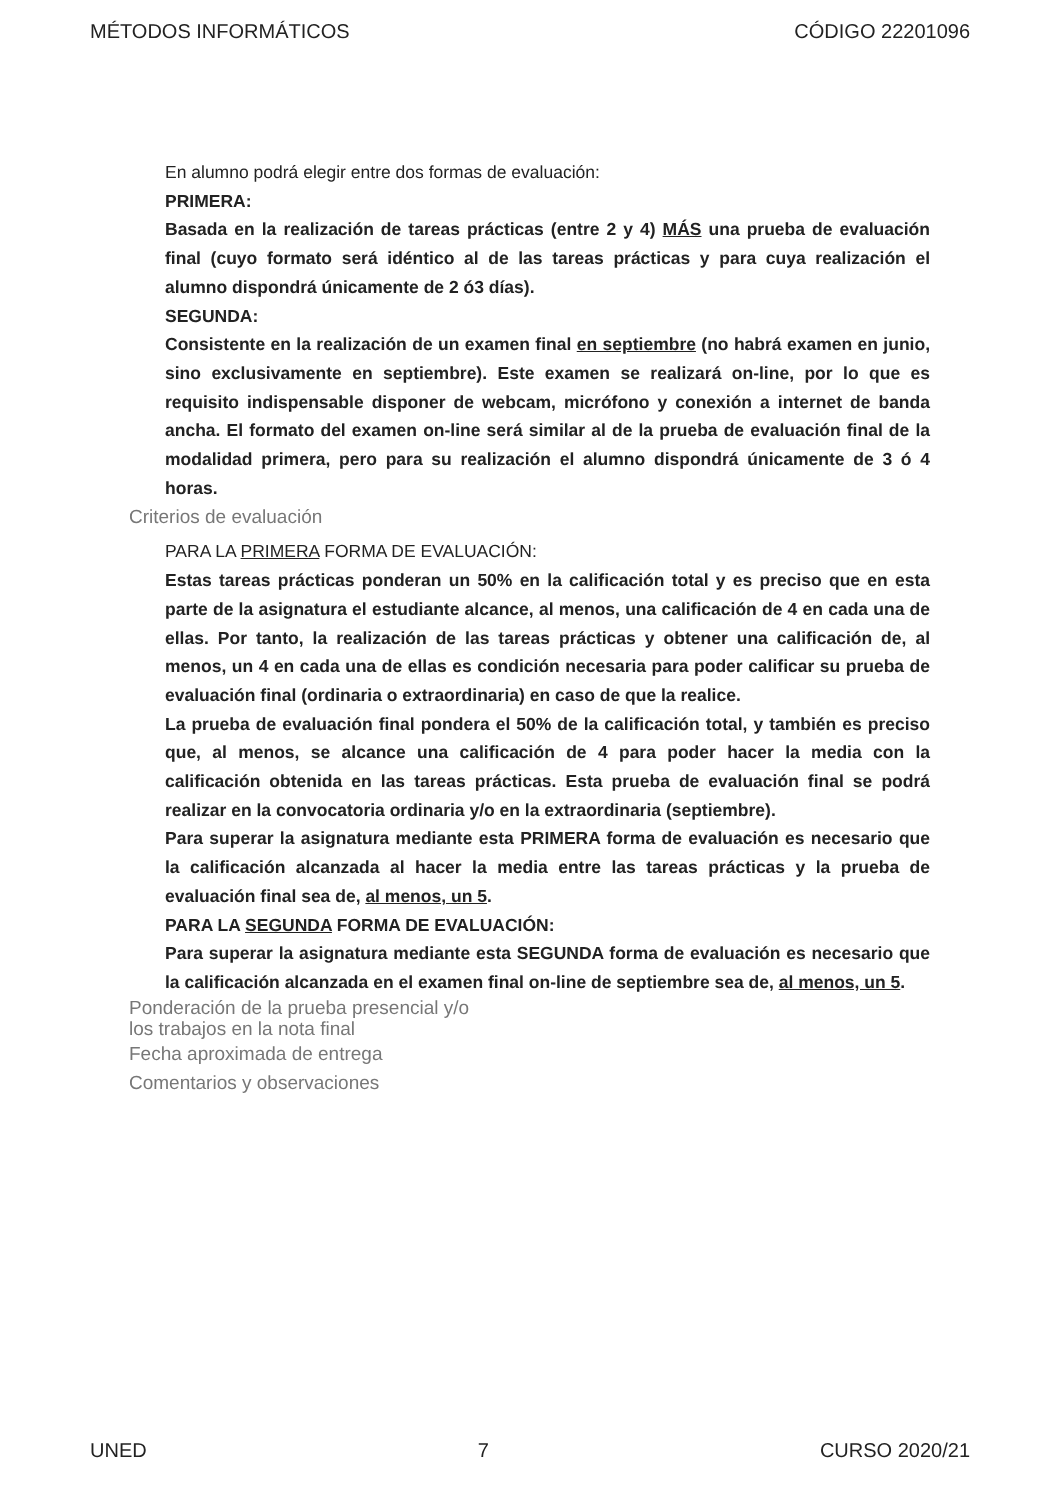MÉTODOS INFORMÁTICOS CÓDIGO 22201096
En alumno podrá elegir entre dos formas de evaluación:
PRIMERA:
Basada en la realización de tareas prácticas (entre 2 y 4) MÁS una prueba de evaluación final (cuyo formato será idéntico al de las tareas prácticas y para cuya realización el alumno dispondrá únicamente de 2 ó3 días).
SEGUNDA:
Consistente en la realización de un examen final en septiembre (no habrá examen en junio, sino exclusivamente en septiembre). Este examen se realizará on-line, por lo que es requisito indispensable disponer de webcam, micrófono y conexión a internet de banda ancha. El formato del examen on-line será similar al de la prueba de evaluación final de la modalidad primera, pero para su realización el alumno dispondrá únicamente de 3 ó 4 horas.
Criterios de evaluación
PARA LA PRIMERA FORMA DE EVALUACIÓN:
Estas tareas prácticas ponderan un 50% en la calificación total y es preciso que en esta parte de la asignatura el estudiante alcance, al menos, una calificación de 4 en cada una de ellas. Por tanto, la realización de las tareas prácticas y obtener una calificación de, al menos, un 4 en cada una de ellas es condición necesaria para poder calificar su prueba de evaluación final (ordinaria o extraordinaria) en caso de que la realice.
La prueba de evaluación final pondera el 50% de la calificación total, y también es preciso que, al menos, se alcance una calificación de 4 para poder hacer la media con la calificación obtenida en las tareas prácticas. Esta prueba de evaluación final se podrá realizar en la convocatoria ordinaria y/o en la extraordinaria (septiembre).
Para superar la asignatura mediante esta PRIMERA forma de evaluación es necesario que la calificación alcanzada al hacer la media entre las tareas prácticas y la prueba de evaluación final sea de, al menos, un 5.
PARA LA SEGUNDA FORMA DE EVALUACIÓN:
Para superar la asignatura mediante esta SEGUNDA forma de evaluación es necesario que la calificación alcanzada en el examen final on-line de septiembre sea de, al menos, un 5.
Ponderación de la prueba presencial y/o
los trabajos en la nota final
Fecha aproximada de entrega
Comentarios y observaciones
UNED 7 CURSO 2020/21